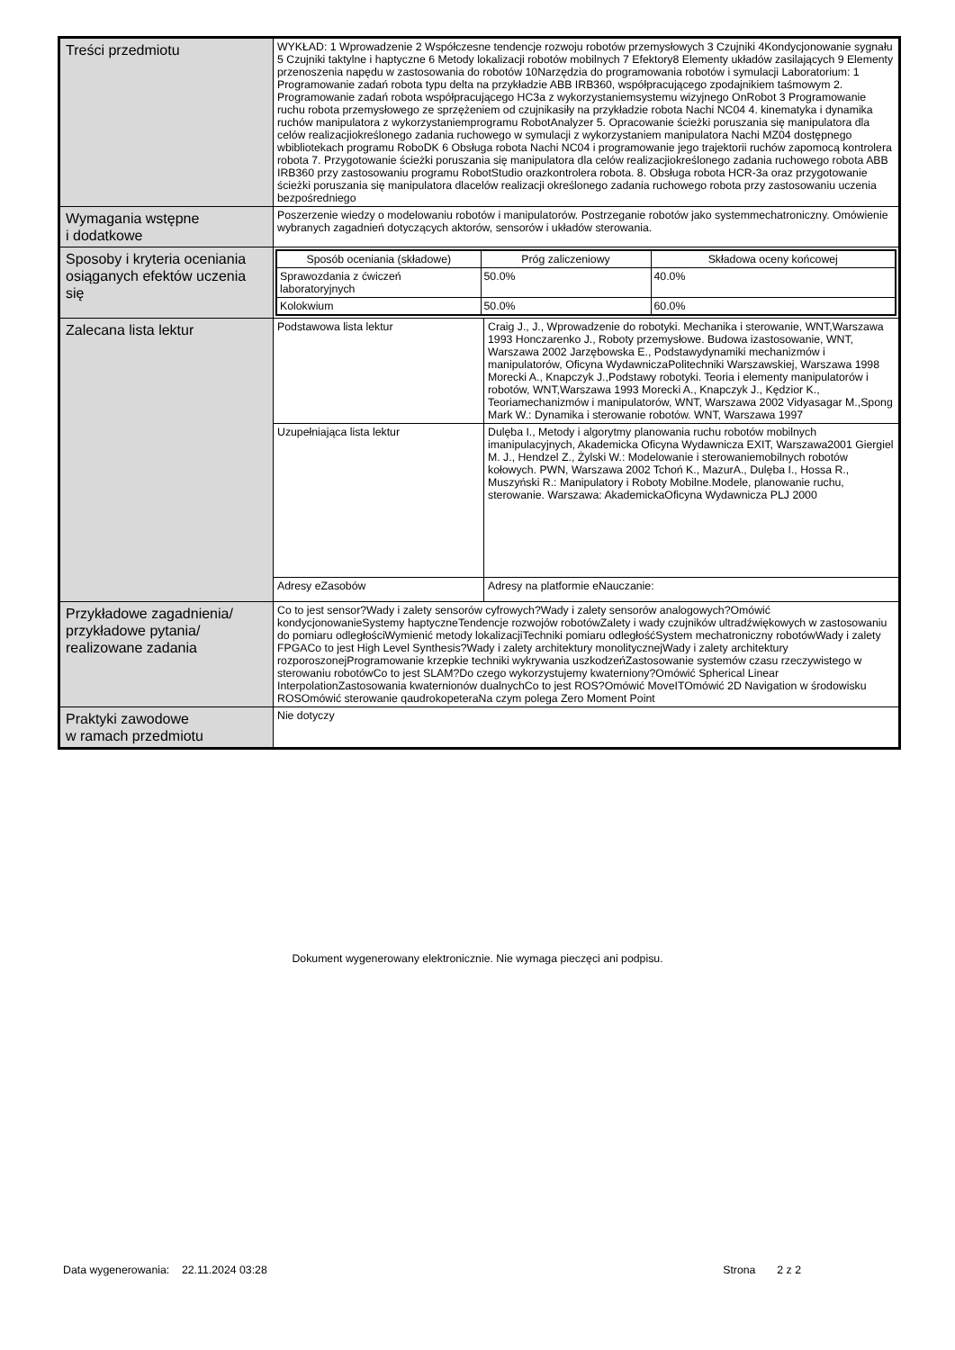| Treści przedmiotu | WYKŁAD: 1 Wprowadzenie 2 Współczesne tendencje rozwoju robotów przemysłowych 3 Czujniki 4Kondycjonowanie sygnału 5 Czujniki taktylne i haptyczne 6 Metody lokalizacji robotów mobilnych 7 Efektory8 Elementy układów zasilających 9 Elementy przenoszenia napędu w zastosowania do robotów 10Narzędzia do programowania robotów i symulacji Laboratorium: 1 Programowanie zadań robota typu delta na przykładzie ABB IRB360, współpracującego zpodajnikiem taśmowym 2. Programowanie zadań robota współpracującego HC3a z wykorzystaniemsystemu wizyjnego OnRobot 3 Programowanie ruchu robota przemysłowego ze sprzężeniem od czujnikasiły na przykładzie robota Nachi NC04 4. kinematyka i dynamika ruchów manipulatora z wykorzystaniemprogramu RobotAnalyzer 5. Opracowanie ścieżki poruszania się manipulatora dla celów realizacjiokreślonego zadania ruchowego w symulacji z wykorzystaniem manipulatora Nachi MZ04 dostępnego wbibliotekach programu RoboDK 6 Obsługa robota Nachi NC04 i programowanie jego trajektorii ruchów zapomocą kontrolera robota 7. Przygotowanie ścieżki poruszania się manipulatora dla celów realizacjiokreślonego zadania ruchowego robota ABB IRB360 przy zastosowaniu programu RobotStudio orazkontrolera robota. 8. Obsługa robota HCR-3a oraz przygotowanie ścieżki poruszania się manipulatora dlacelów realizacji określonego zadania ruchowego robota przy zastosowaniu uczenia bezpośredniego |
| Wymagania wstępne i dodatkowe | Poszerzenie wiedzy o modelowaniu robotów i manipulatorów. Postrzeganie robotów jako systemmechatroniczny. Omówienie wybranych zagadnień dotyczących aktorów, sensorów i układów sterowania. |
| Sposoby i kryteria oceniania osiąganych efektów uczenia się | / Sposób oceniania (składowe) / Próg zaliczeniowy / Składowa oceny końcowej / / --- / --- / --- / / Sprawozdania z ćwiczeń laboratoryjnych / 50.0% / 40.0% / / Kolokwium / 50.0% / 60.0% / |
| Zalecana lista lektur | / Podstawowa lista lektur / Craig J., J., Wprowadzenie do robotyki. Mechanika i sterowanie, WNT,Warszawa 1993 Honczarenko J., Roboty przemysłowe. Budowa izastosowanie, WNT, Warszawa 2002 Jarzębowska E., Podstawydynamiki mechanizmów i manipulatorów, Oficyna WydawniczaPolitechniki Warszawskiej, Warszawa 1998 Morecki A., Knapczyk J.,Podstawy robotyki. Teoria i elementy manipulatorów i robotów, WNT,Warszawa 1993 Morecki A., Knapczyk J., Kędzior K., Teoriamechanizmów i manipulatorów, WNT, Warszawa 2002 Vidyasagar M.,Spong Mark W.: Dynamika i sterowanie robotów. WNT, Warszawa 1997 / / Uzupełniająca lista lektur / Dulęba I., Metody i algorytmy planowania ruchu robotów mobilnych imanipulacyjnych, Akademicka Oficyna Wydawnicza EXIT, Warszawa2001 Giergiel M. J., Hendzel Z., Żylski W.: Modelowanie i sterowaniemobilnych robotów kołowych. PWN, Warszawa 2002 Tchoń K., MazurA., Dulęba I., Hossa R., Muszyński R.: Manipulatory i Roboty Mobilne.Modele, planowanie ruchu, sterowanie. Warszawa: AkademickaOficyna Wydawnicza PLJ 2000 / / Adresy eZasobów / Adresy na platformie eNauczanie: / |
| Przykładowe zagadnienia/ przykładowe pytania/ realizowane zadania | Co to jest sensor?Wady i zalety sensorów cyfrowych?Wady i zalety sensorów analogowych?Omówić kondycjonowanieSystemy haptyczneTendencje rozwojów robotówZalety i wady czujników ultradźwiękowych w zastosowaniu do pomiaru odległościWymienić metody lokalizacjiTechniki pomiaru odległośćSystem mechatroniczny robotówWady i zalety FPGACo to jest High Level Synthesis?Wady i zalety architektury monolitycznejWady i zalety architektury rozporoszonejProgramowanie krzepkie techniki wykrywania uszkodzeńZastosowanie systemów czasu rzeczywistego w sterowaniu robotówCo to jest SLAM?Do czego wykorzystujemy kwaterniony?Omówić Spherical Linear InterpolationZastosowania kwaternionów dualnychCo to jest ROS?Omówić MoveITOmówić 2D Navigation w środowisku ROSOmówić sterowanie qaudrokopeteraNa czym polega Zero Moment Point |
| Praktyki zawodowe w ramach przedmiotu | Nie dotyczy |
Dokument wygenerowany elektronicznie. Nie wymaga pieczęci ani podpisu.
Data wygenerowania: 22.11.2024 03:28 Strona 2 z 2